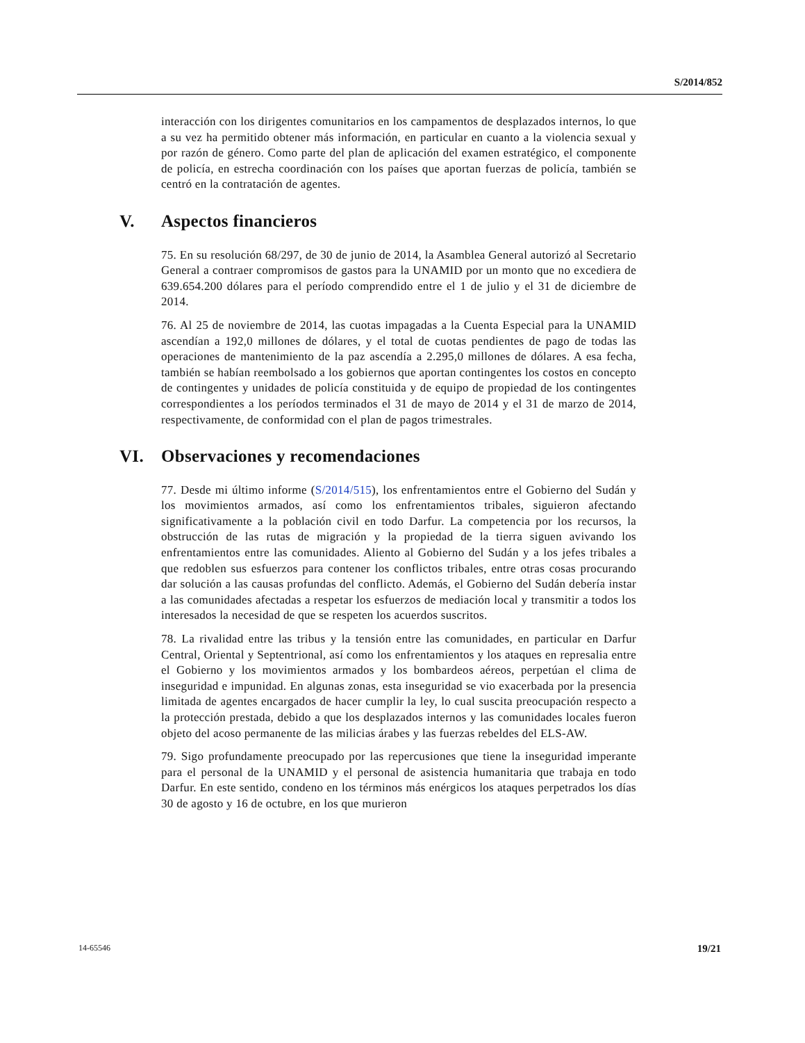S/2014/852
interacción con los dirigentes comunitarios en los campamentos de desplazados internos, lo que a su vez ha permitido obtener más información, en particular en cuanto a la violencia sexual y por razón de género. Como parte del plan de aplicación del examen estratégico, el componente de policía, en estrecha coordinación con los países que aportan fuerzas de policía, también se centró en la contratación de agentes.
V. Aspectos financieros
75. En su resolución 68/297, de 30 de junio de 2014, la Asamblea General autorizó al Secretario General a contraer compromisos de gastos para la UNAMID por un monto que no excediera de 639.654.200 dólares para el período comprendido entre el 1 de julio y el 31 de diciembre de 2014.
76. Al 25 de noviembre de 2014, las cuotas impagadas a la Cuenta Especial para la UNAMID ascendían a 192,0 millones de dólares, y el total de cuotas pendientes de pago de todas las operaciones de mantenimiento de la paz ascendía a 2.295,0 millones de dólares. A esa fecha, también se habían reembolsado a los gobiernos que aportan contingentes los costos en concepto de contingentes y unidades de policía constituida y de equipo de propiedad de los contingentes correspondientes a los períodos terminados el 31 de mayo de 2014 y el 31 de marzo de 2014, respectivamente, de conformidad con el plan de pagos trimestrales.
VI. Observaciones y recomendaciones
77. Desde mi último informe (S/2014/515), los enfrentamientos entre el Gobierno del Sudán y los movimientos armados, así como los enfrentamientos tribales, siguieron afectando significativamente a la población civil en todo Darfur. La competencia por los recursos, la obstrucción de las rutas de migración y la propiedad de la tierra siguen avivando los enfrentamientos entre las comunidades. Aliento al Gobierno del Sudán y a los jefes tribales a que redoblen sus esfuerzos para contener los conflictos tribales, entre otras cosas procurando dar solución a las causas profundas del conflicto. Además, el Gobierno del Sudán debería instar a las comunidades afectadas a respetar los esfuerzos de mediación local y transmitir a todos los interesados la necesidad de que se respeten los acuerdos suscritos.
78. La rivalidad entre las tribus y la tensión entre las comunidades, en particular en Darfur Central, Oriental y Septentrional, así como los enfrentamientos y los ataques en represalia entre el Gobierno y los movimientos armados y los bombardeos aéreos, perpetúan el clima de inseguridad e impunidad. En algunas zonas, esta inseguridad se vio exacerbada por la presencia limitada de agentes encargados de hacer cumplir la ley, lo cual suscita preocupación respecto a la protección prestada, debido a que los desplazados internos y las comunidades locales fueron objeto del acoso permanente de las milicias árabes y las fuerzas rebeldes del ELS-AW.
79. Sigo profundamente preocupado por las repercusiones que tiene la inseguridad imperante para el personal de la UNAMID y el personal de asistencia humanitaria que trabaja en todo Darfur. En este sentido, condeno en los términos más enérgicos los ataques perpetrados los días 30 de agosto y 16 de octubre, en los que murieron
14-65546 19/21